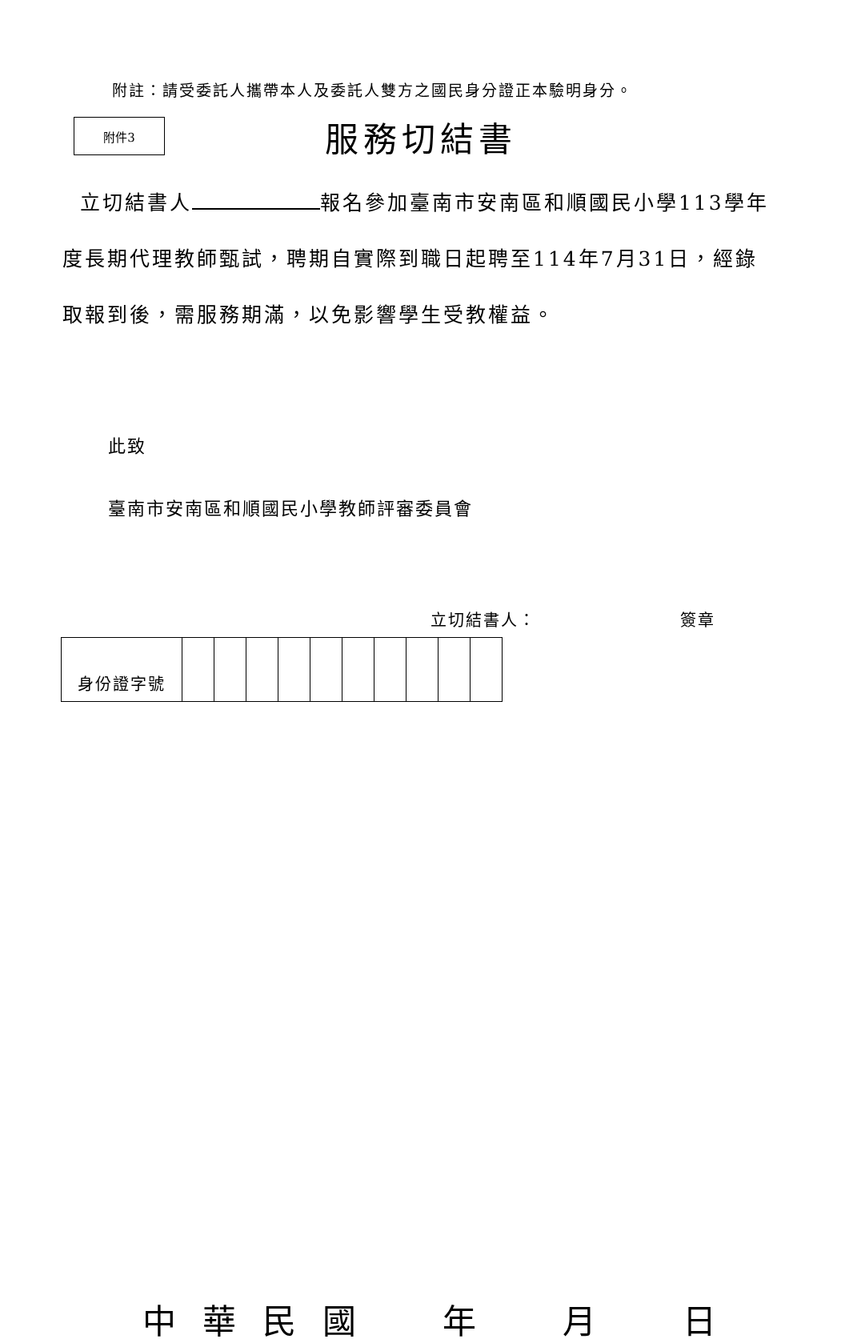附註：請受委託人攜帶本人及委託人雙方之國民身分證正本驗明身分。
附件3
服務切結書
立切結書人 報名參加臺南市安南區和順國民小學113學年度長期代理教師甄試，聘期自實際到職日起聘至114年7月31日，經錄取報到後，需服務期滿，以免影響學生受教權益。
此致
臺南市安南區和順國民小學教師評審委員會
立切結書人： 簽章
| 身份證字號 | | | | | | | | | | |
中華民國年月日